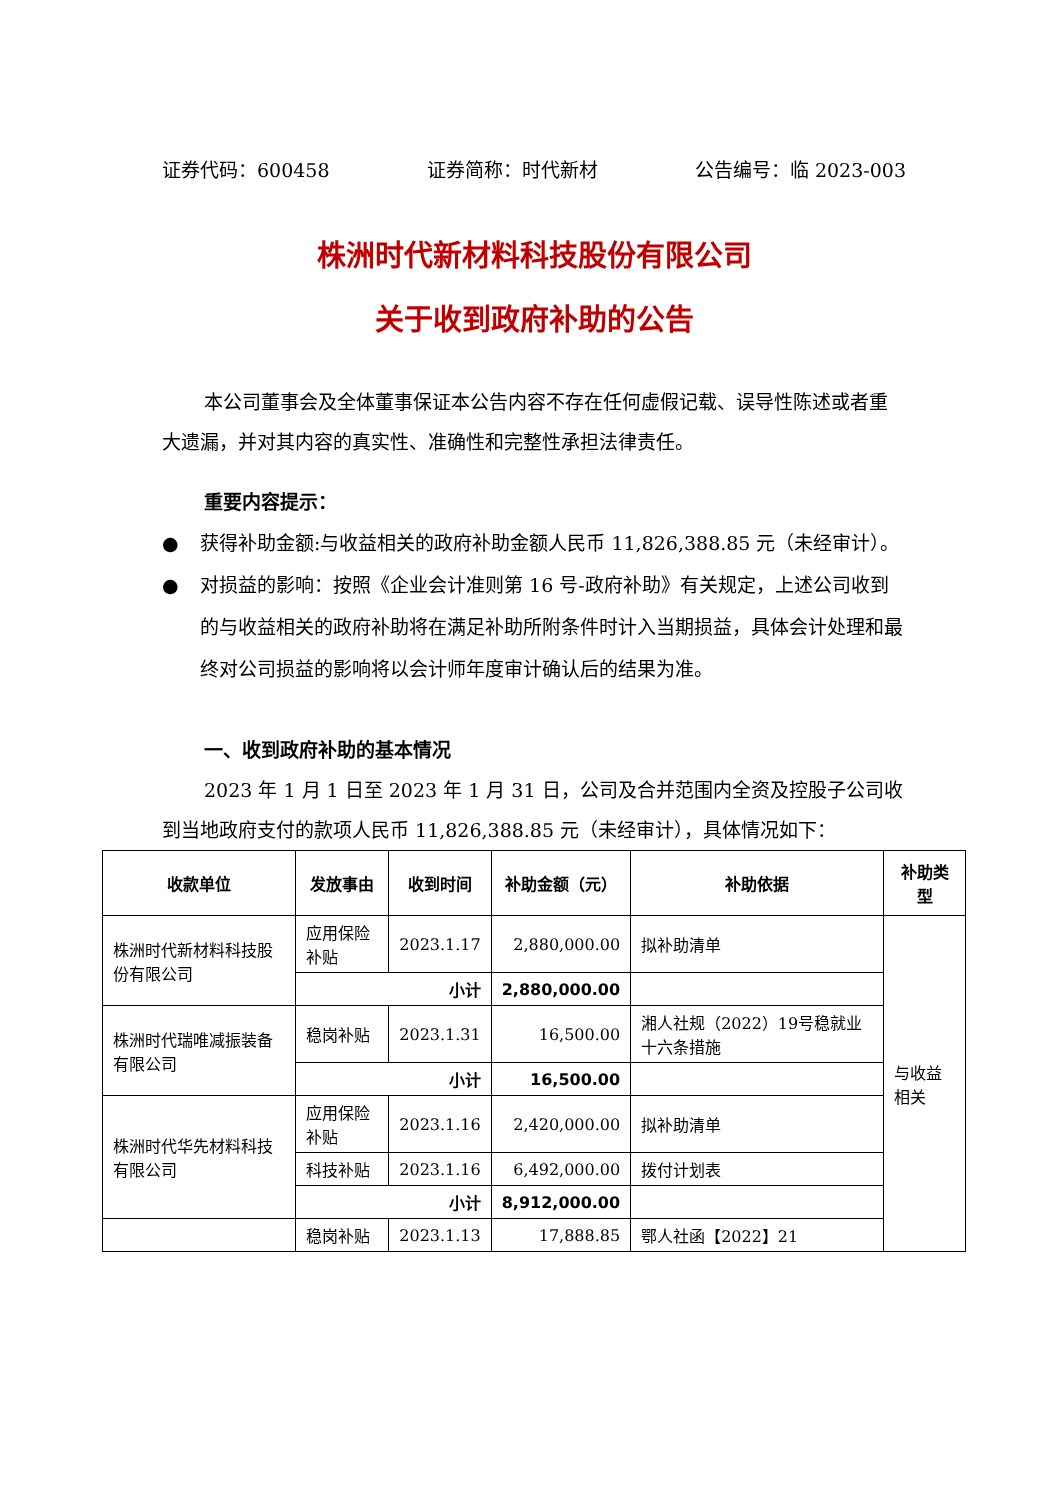证券代码：600458 证券简称：时代新材 公告编号：临 2023-003
株洲时代新材料科技股份有限公司
关于收到政府补助的公告
本公司董事会及全体董事保证本公告内容不存在任何虚假记载、误导性陈述或者重大遗漏，并对其内容的真实性、准确性和完整性承担法律责任。
重要内容提示：
● 获得补助金额:与收益相关的政府补助金额人民币 11,826,388.85 元（未经审计）。
● 对损益的影响：按照《企业会计准则第 16 号-政府补助》有关规定，上述公司收到的与收益相关的政府补助将在满足补助所附条件时计入当期损益，具体会计处理和最终对公司损益的影响将以会计师年度审计确认后的结果为准。
一、收到政府补助的基本情况
2023 年 1 月 1 日至 2023 年 1 月 31 日，公司及合并范围内全资及控股子公司收到当地政府支付的款项人民币 11,826,388.85 元（未经审计），具体情况如下：
| 收款单位 | 发放事由 | 收到时间 | 补助金额（元） | 补助依据 | 补助类型 |
| --- | --- | --- | --- | --- | --- |
| 株洲时代新材料科技股份有限公司 | 应用保险补贴 | 2023.1.17 | 2,880,000.00 | 拟补助清单 | 与收益相关 |
| | 小计 | | 2,880,000.00 | | |
| 株洲时代瑞唯减振装备有限公司 | 稳岗补贴 | 2023.1.31 | 16,500.00 | 湘人社规（2022）19号稳就业十六条措施 | |
| | 小计 | | 16,500.00 | | |
| 株洲时代华先材料科技有限公司 | 应用保险补贴 | 2023.1.16 | 2,420,000.00 | 拟补助清单 | |
| | 科技补贴 | 2023.1.16 | 6,492,000.00 | 拨付计划表 | |
| | 小计 | | 8,912,000.00 | | |
| | 稳岗补贴 | 2023.1.13 | 17,888.85 | 鄂人社函【2022】21 | |